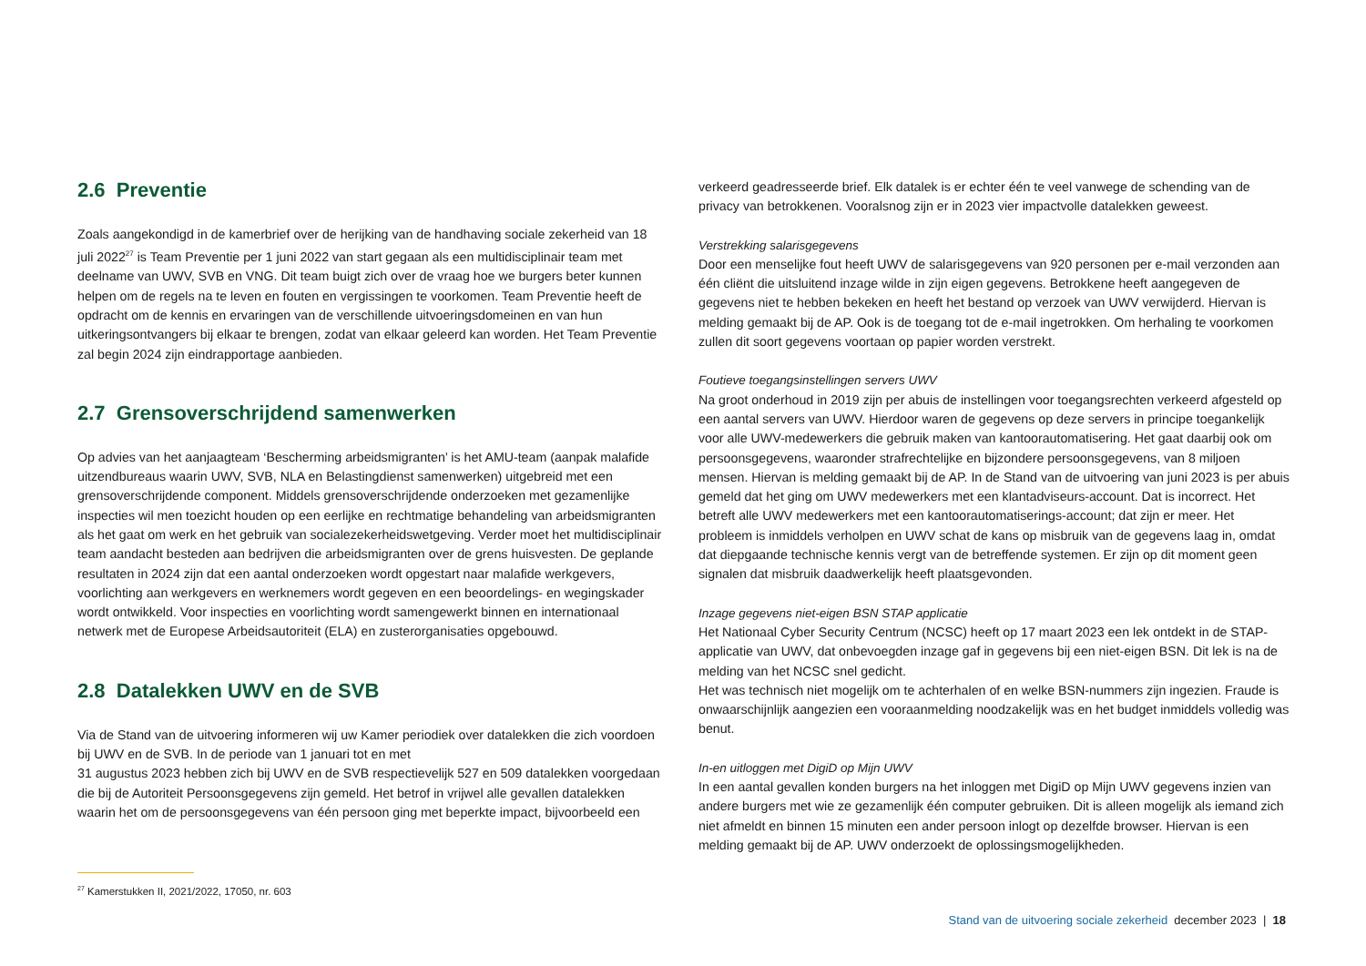2.6 Preventie
Zoals aangekondigd in de kamerbrief over de herijking van de handhaving sociale zekerheid van 18 juli 2022<sup>27</sup> is Team Preventie per 1 juni 2022 van start gegaan als een multidisciplinair team met deelname van UWV, SVB en VNG. Dit team buigt zich over de vraag hoe we burgers beter kunnen helpen om de regels na te leven en fouten en vergissingen te voorkomen. Team Preventie heeft de opdracht om de kennis en ervaringen van de verschillende uitvoeringsdomeinen en van hun uitkeringsontvangers bij elkaar te brengen, zodat van elkaar geleerd kan worden. Het Team Preventie zal begin 2024 zijn eindrapportage aanbieden.
2.7 Grensoverschrijdend samenwerken
Op advies van het aanjaagteam ‘Bescherming arbeidsmigranten’ is het AMU-team (aanpak malafide uitzendbureaus waarin UWV, SVB, NLA en Belastingdienst samenwerken) uitgebreid met een grensoverschrijdende component. Middels grensoverschrijdende onderzoeken met gezamenlijke inspecties wil men toezicht houden op een eerlijke en rechtmatige behandeling van arbeidsmigranten als het gaat om werk en het gebruik van socialezekerheidswetgeving. Verder moet het multidisciplinair team aandacht besteden aan bedrijven die arbeidsmigranten over de grens huisvesten. De geplande resultaten in 2024 zijn dat een aantal onderzoeken wordt opgestart naar malafide werkgevers, voorlichting aan werkgevers en werknemers wordt gegeven en een beoordelings- en wegingskader wordt ontwikkeld. Voor inspecties en voorlichting wordt samengewerkt binnen en internationaal netwerk met de Europese Arbeidsautoriteit (ELA) en zusterorganisaties opgebouwd.
2.8 Datalekken UWV en de SVB
Via de Stand van de uitvoering informeren wij uw Kamer periodiek over datalekken die zich voordoen bij UWV en de SVB. In de periode van 1 januari tot en met
31 augustus 2023 hebben zich bij UWV en de SVB respectievelijk 527 en 509 datalekken voorgedaan die bij de Autoriteit Persoonsgegevens zijn gemeld. Het betrof in vrijwel alle gevallen datalekken waarin het om de persoonsgegevens van één persoon ging met beperkte impact, bijvoorbeeld een
verkeerd geadresseerde brief. Elk datalek is er echter één te veel vanwege de schending van de privacy van betrokkenen. Vooralsnog zijn er in 2023 vier impactvolle datalekken geweest.
Verstrekking salarisgegevens
Door een menselijke fout heeft UWV de salarisgegevens van 920 personen per e-mail verzonden aan één cliënt die uitsluitend inzage wilde in zijn eigen gegevens. Betrokkene heeft aangegeven de gegevens niet te hebben bekeken en heeft het bestand op verzoek van UWV verwijderd. Hiervan is melding gemaakt bij de AP. Ook is de toegang tot de e-mail ingetrokken. Om herhaling te voorkomen zullen dit soort gegevens voortaan op papier worden verstrekt.
Foutieve toegangsinstellingen servers UWV
Na groot onderhoud in 2019 zijn per abuis de instellingen voor toegangsrechten verkeerd afgesteld op een aantal servers van UWV. Hierdoor waren de gegevens op deze servers in principe toegankelijk voor alle UWV-medewerkers die gebruik maken van kantoorautomatisering. Het gaat daarbij ook om persoonsgegevens, waaronder strafrechtelijke en bijzondere persoonsgegevens, van 8 miljoen mensen. Hiervan is melding gemaakt bij de AP. In de Stand van de uitvoering van juni 2023 is per abuis gemeld dat het ging om UWV medewerkers met een klantadviseurs-account. Dat is incorrect. Het betreft alle UWV medewerkers met een kantoorautomatiserings-account; dat zijn er meer. Het probleem is inmiddels verholpen en UWV schat de kans op misbruik van de gegevens laag in, omdat dat diepgaande technische kennis vergt van de betreffende systemen. Er zijn op dit moment geen signalen dat misbruik daadwerkelijk heeft plaatsgevonden.
Inzage gegevens niet-eigen BSN STAP applicatie
Het Nationaal Cyber Security Centrum (NCSC) heeft op 17 maart 2023 een lek ontdekt in de STAP-applicatie van UWV, dat onbevoegden inzage gaf in gegevens bij een niet-eigen BSN. Dit lek is na de melding van het NCSC snel gedicht.
Het was technisch niet mogelijk om te achterhalen of en welke BSN-nummers zijn ingezien. Fraude is onwaarschijnlijk aangezien een vooraanmelding noodzakelijk was en het budget inmiddels volledig was benut.
In-en uitloggen met DigiD op Mijn UWV
In een aantal gevallen konden burgers na het inloggen met DigiD op Mijn UWV gegevens inzien van andere burgers met wie ze gezamenlijk één computer gebruiken. Dit is alleen mogelijk als iemand zich niet afmeldt en binnen 15 minuten een ander persoon inlogt op dezelfde browser. Hiervan is een melding gemaakt bij de AP. UWV onderzoekt de oplossingsmogelijkheden.
<sup>27</sup> Kamerstukken II, 2021/2022, 17050, nr. 603
Stand van de uitvoering sociale zekerheid december 2023 | 18